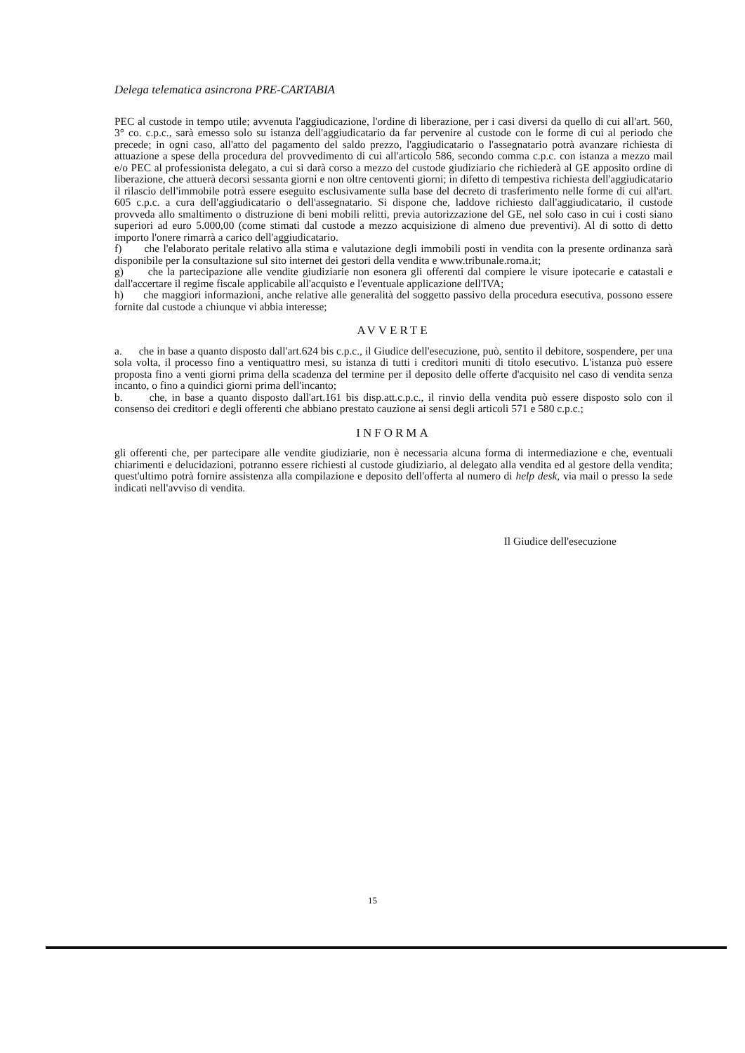Delega telematica asincrona PRE-CARTABIA
PEC al custode in tempo utile; avvenuta l'aggiudicazione, l'ordine di liberazione, per i casi diversi da quello di cui all'art. 560, 3° co. c.p.c., sarà emesso solo su istanza dell'aggiudicatario da far pervenire al custode con le forme di cui al periodo che precede; in ogni caso, all'atto del pagamento del saldo prezzo, l'aggiudicatario o l'assegnatario potrà avanzare richiesta di attuazione a spese della procedura del provvedimento di cui all'articolo 586, secondo comma c.p.c. con istanza a mezzo mail e/o PEC al professionista delegato, a cui si darà corso a mezzo del custode giudiziario che richiederà al GE apposito ordine di liberazione, che attuerà decorsi sessanta giorni e non oltre centoventi giorni; in difetto di tempestiva richiesta dell'aggiudicatario il rilascio dell'immobile potrà essere eseguito esclusivamente sulla base del decreto di trasferimento nelle forme di cui all'art. 605 c.p.c. a cura dell'aggiudicatario o dell'assegnatario. Si dispone che, laddove richiesto dall'aggiudicatario, il custode provveda allo smaltimento o distruzione di beni mobili relitti, previa autorizzazione del GE, nel solo caso in cui i costi siano superiori ad euro 5.000,00 (come stimati dal custode a mezzo acquisizione di almeno due preventivi). Al di sotto di detto importo l'onere rimarrà a carico dell'aggiudicatario.
f) che l'elaborato peritale relativo alla stima e valutazione degli immobili posti in vendita con la presente ordinanza sarà disponibile per la consultazione sul sito internet dei gestori della vendita e www.tribunale.roma.it;
g) che la partecipazione alle vendite giudiziarie non esonera gli offerenti dal compiere le visure ipotecarie e catastali e dall'accertare il regime fiscale applicabile all'acquisto e l'eventuale applicazione dell'IVA;
h) che maggiori informazioni, anche relative alle generalità del soggetto passivo della procedura esecutiva, possono essere fornite dal custode a chiunque vi abbia interesse;
AVVERTE
a. che in base a quanto disposto dall'art.624 bis c.p.c., il Giudice dell'esecuzione, può, sentito il debitore, sospendere, per una sola volta, il processo fino a ventiquattro mesi, su istanza di tutti i creditori muniti di titolo esecutivo. L'istanza può essere proposta fino a venti giorni prima della scadenza del termine per il deposito delle offerte d'acquisito nel caso di vendita senza incanto, o fino a quindici giorni prima dell'incanto;
b. che, in base a quanto disposto dall'art.161 bis disp.att.c.p.c., il rinvio della vendita può essere disposto solo con il consenso dei creditori e degli offerenti che abbiano prestato cauzione ai sensi degli articoli 571 e 580 c.p.c.;
INFORMA
gli offerenti che, per partecipare alle vendite giudiziarie, non è necessaria alcuna forma di intermediazione e che, eventuali chiarimenti e delucidazioni, potranno essere richiesti al custode giudiziario, al delegato alla vendita ed al gestore della vendita; quest'ultimo potrà fornire assistenza alla compilazione e deposito dell'offerta al numero di help desk, via mail o presso la sede indicati nell'avviso di vendita.
Il Giudice dell'esecuzione
15